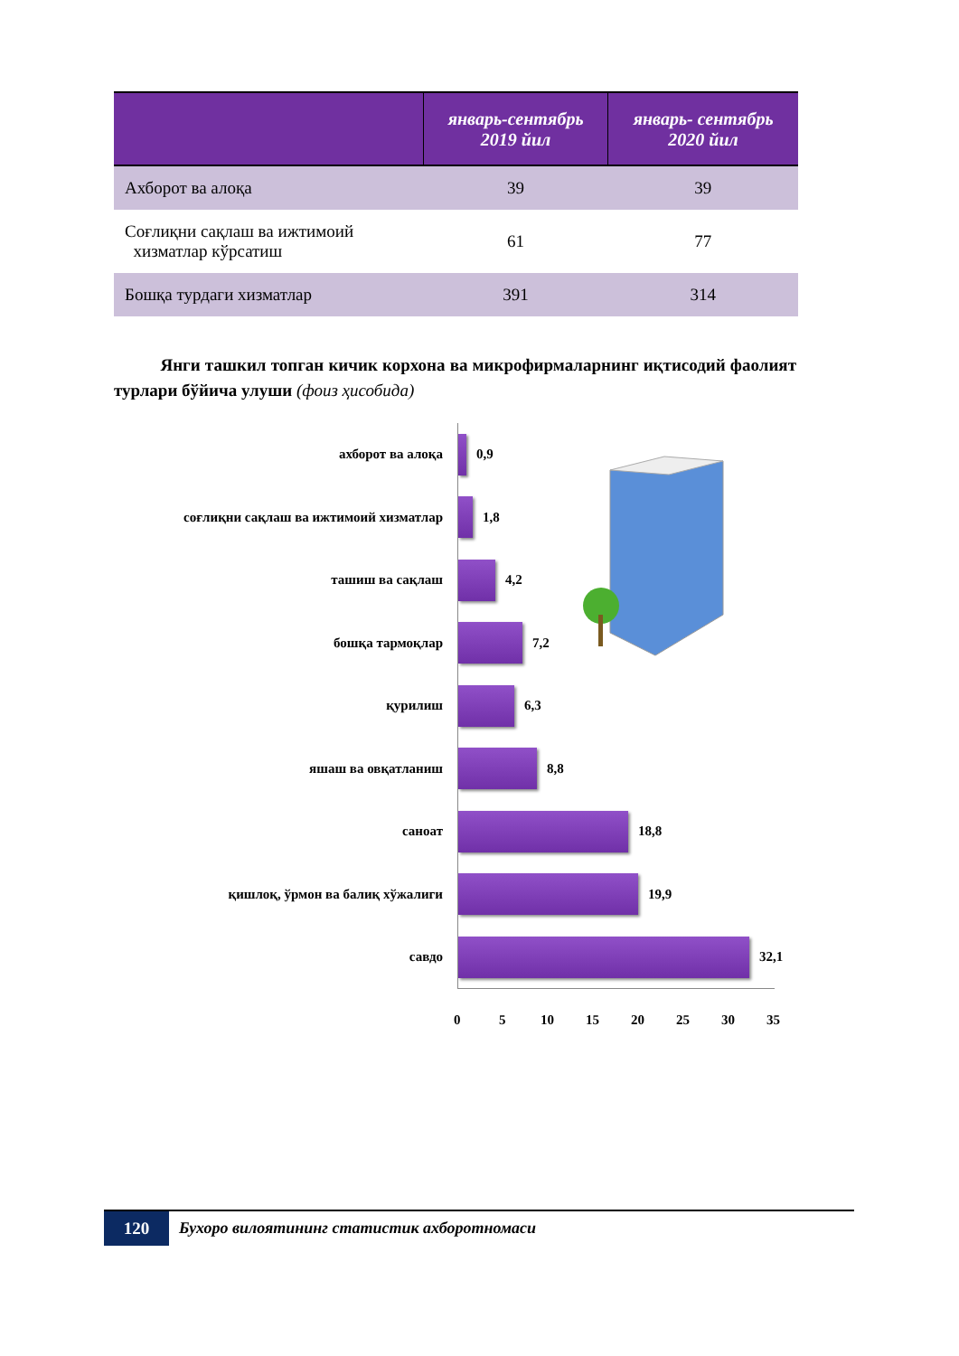| | январь-сентябрь 2019 йил | январь- сентябрь 2020 йил |
| --- | --- | --- |
| Ахборот ва алоқа | 39 | 39 |
| Соғлиқни сақлаш ва ижтимоий хизматлар кўрсатиш | 61 | 77 |
| Бошқа турдаги хизматлар | 391 | 314 |
Янги ташкил топган кичик корхона ва микрофирмаларнинг иқтисодий фаолият турлари бўйича улуши (фоиз ҳисобида)
ахборот ва алоқа 0,9
соғлиқни сақлаш ва ижтимоий хизматлар 1,8
ташиш ва сақлаш 4,2
бошқа тармоқлар 7,2
қурилиш 6,3
яшаш ва овқатланиш 8,8
саноат 18,8
қишлоқ, ўрмон ва балиқ хўжалиги 19,9
савдо 32,1
0 5 10 15 20 25 30 35
120 Бухоро вилоятининг статистик ахборотномаси